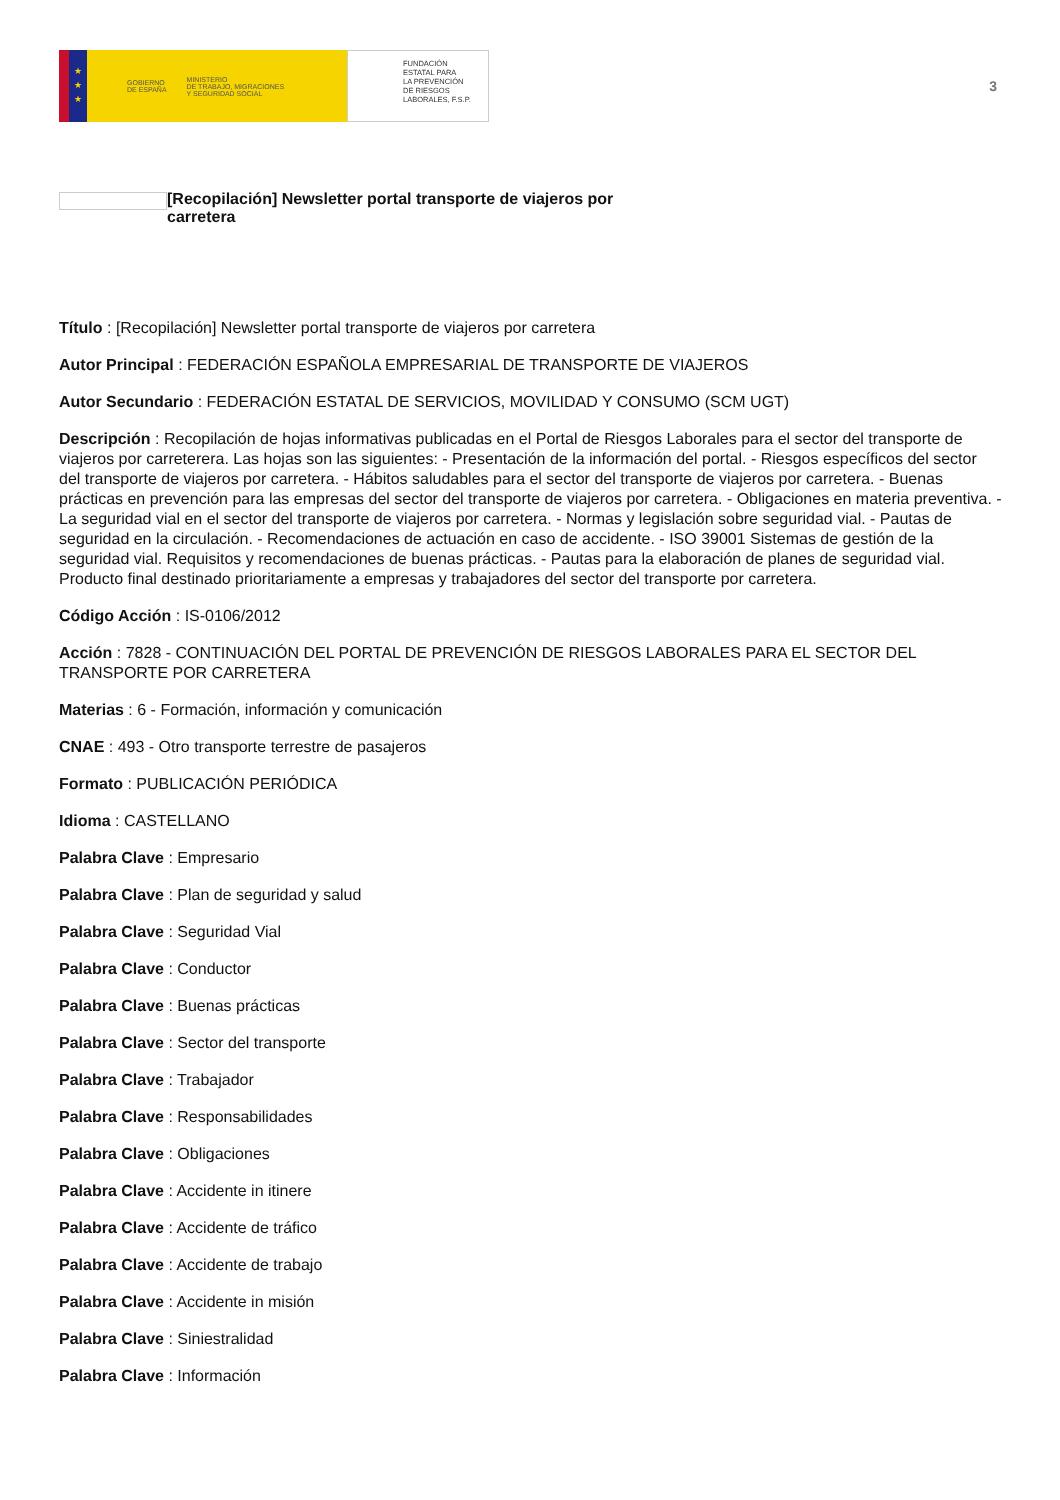★
★
★
GOBIERNO
DE ESPAÑA MINISTERIO
DE TRABAJO, MIGRACIONES
Y SEGURIDAD SOCIAL
FUNDACIÓN
ESTATAL PARA
LA PREVENCIÓN
DE RIESGOS
LABORALES, F.S.P.
3
[Recopilación] Newsletter portal transporte de viajeros por carretera
Título : [Recopilación] Newsletter portal transporte de viajeros por carretera
Autor Principal : FEDERACIÓN ESPAÑOLA EMPRESARIAL DE TRANSPORTE DE VIAJEROS
Autor Secundario : FEDERACIÓN ESTATAL DE SERVICIOS, MOVILIDAD Y CONSUMO (SCM UGT)
Descripción : Recopilación de hojas informativas publicadas en el Portal de Riesgos Laborales para el sector del transporte de viajeros por carreterera. Las hojas son las siguientes: - Presentación de la información del portal. - Riesgos específicos del sector del transporte de viajeros por carretera. - Hábitos saludables para el sector del transporte de viajeros por carretera. - Buenas prácticas en prevención para las empresas del sector del transporte de viajeros por carretera. - Obligaciones en materia preventiva. - La seguridad vial en el sector del transporte de viajeros por carretera. - Normas y legislación sobre seguridad vial. - Pautas de seguridad en la circulación. - Recomendaciones de actuación en caso de accidente. - ISO 39001 Sistemas de gestión de la seguridad vial. Requisitos y recomendaciones de buenas prácticas. - Pautas para la elaboración de planes de seguridad vial. Producto final destinado prioritariamente a empresas y trabajadores del sector del transporte por carretera.
Código Acción : IS-0106/2012
Acción : 7828 - CONTINUACIÓN DEL PORTAL DE PREVENCIÓN DE RIESGOS LABORALES PARA EL SECTOR DEL TRANSPORTE POR CARRETERA
Materias : 6 - Formación, información y comunicación
CNAE : 493 - Otro transporte terrestre de pasajeros
Formato : PUBLICACIÓN PERIÓDICA
Idioma : CASTELLANO
Palabra Clave : Empresario
Palabra Clave : Plan de seguridad y salud
Palabra Clave : Seguridad Vial
Palabra Clave : Conductor
Palabra Clave : Buenas prácticas
Palabra Clave : Sector del transporte
Palabra Clave : Trabajador
Palabra Clave : Responsabilidades
Palabra Clave : Obligaciones
Palabra Clave : Accidente in itinere
Palabra Clave : Accidente de tráfico
Palabra Clave : Accidente de trabajo
Palabra Clave : Accidente in misión
Palabra Clave : Siniestralidad
Palabra Clave : Información